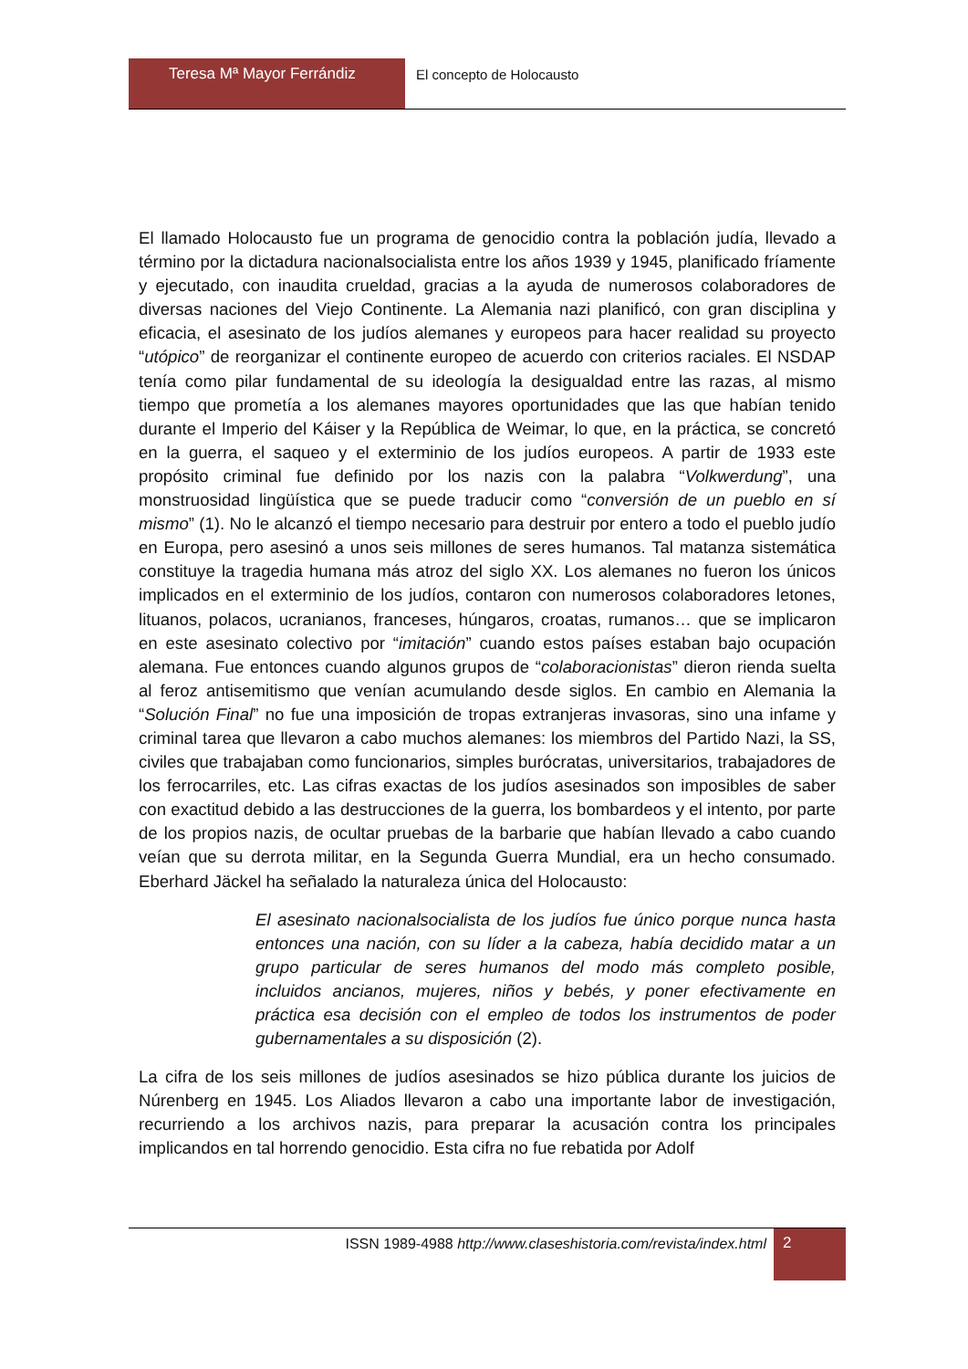Teresa Mª Mayor Ferrándiz El concepto de Holocausto
El llamado Holocausto fue un programa de genocidio contra la población judía, llevado a término por la dictadura nacionalsocialista entre los años 1939 y 1945, planificado fríamente y ejecutado, con inaudita crueldad, gracias a la ayuda de numerosos colaboradores de diversas naciones del Viejo Continente. La Alemania nazi planificó, con gran disciplina y eficacia, el asesinato de los judíos alemanes y europeos para hacer realidad su proyecto “utópico” de reorganizar el continente europeo de acuerdo con criterios raciales. El NSDAP tenía como pilar fundamental de su ideología la desigualdad entre las razas, al mismo tiempo que prometía a los alemanes mayores oportunidades que las que habían tenido durante el Imperio del Káiser y la República de Weimar, lo que, en la práctica, se concretó en la guerra, el saqueo y el exterminio de los judíos europeos. A partir de 1933 este propósito criminal fue definido por los nazis con la palabra “Volkwerdung”, una monstruosidad lingüística que se puede traducir como “conversión de un pueblo en sí mismo” (1). No le alcanzó el tiempo necesario para destruir por entero a todo el pueblo judío en Europa, pero asesinó a unos seis millones de seres humanos. Tal matanza sistemática constituye la tragedia humana más atroz del siglo XX. Los alemanes no fueron los únicos implicados en el exterminio de los judíos, contaron con numerosos colaboradores letones, lituanos, polacos, ucranianos, franceses, húngaros, croatas, rumanos… que se implicaron en este asesinato colectivo por “imitación” cuando estos países estaban bajo ocupación alemana. Fue entonces cuando algunos grupos de “colaboracionistas” dieron rienda suelta al feroz antisemitismo que venían acumulando desde siglos. En cambio en Alemania la “Solución Final” no fue una imposición de tropas extranjeras invasoras, sino una infame y criminal tarea que llevaron a cabo muchos alemanes: los miembros del Partido Nazi, la SS, civiles que trabajaban como funcionarios, simples burócratas, universitarios, trabajadores de los ferrocarriles, etc. Las cifras exactas de los judíos asesinados son imposibles de saber con exactitud debido a las destrucciones de la guerra, los bombardeos y el intento, por parte de los propios nazis, de ocultar pruebas de la barbarie que habían llevado a cabo cuando veían que su derrota militar, en la Segunda Guerra Mundial, era un hecho consumado. Eberhard Jäckel ha señalado la naturaleza única del Holocausto:
El asesinato nacionalsocialista de los judíos fue único porque nunca hasta entonces una nación, con su líder a la cabeza, había decidido matar a un grupo particular de seres humanos del modo más completo posible, incluidos ancianos, mujeres, niños y bebés, y poner efectivamente en práctica esa decisión con el empleo de todos los instrumentos de poder gubernamentales a su disposición (2).
La cifra de los seis millones de judíos asesinados se hizo pública durante los juicios de Núrenberg en 1945. Los Aliados llevaron a cabo una importante labor de investigación, recurriendo a los archivos nazis, para preparar la acusación contra los principales implicandos en tal horrendo genocidio. Esta cifra no fue rebatida por Adolf
ISSN 1989-4988 http://www.claseshistoria.com/revista/index.html
2